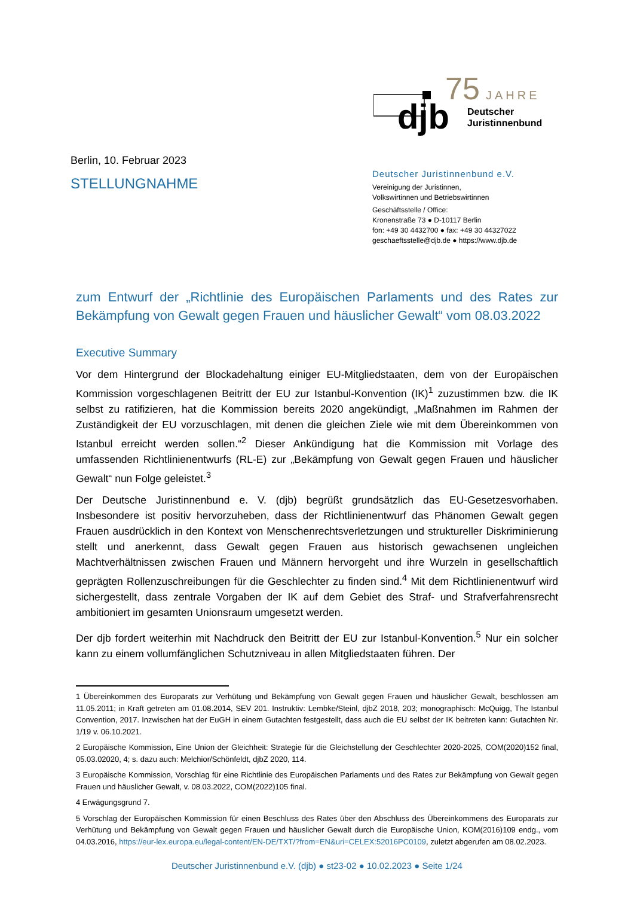75
JAHRE
djb
Deutscher
Juristinnenbund
Berlin, 10. Februar 2023
STELLUNGNAHME
Deutscher Juristinnenbund e.V.
Vereinigung der Juristinnen,
Volkswirtinnen und Betriebswirtinnen
Geschäftsstelle / Office:
Kronenstraße 73 ● D-10117 Berlin
fon: +49 30 4432700 ● fax: +49 30 44327022
geschaeftsstelle@djb.de ● https://www.djb.de
zum Entwurf der „Richtlinie des Europäischen Parlaments und des Rates zur Bekämpfung von Gewalt gegen Frauen und häuslicher Gewalt“ vom 08.03.2022
Executive Summary
Vor dem Hintergrund der Blockadehaltung einiger EU-Mitgliedstaaten, dem von der Europäischen Kommission vorgeschlagenen Beitritt der EU zur Istanbul-Konvention (IK)<sup>1</sup> zuzustimmen bzw. die IK selbst zu ratifizieren, hat die Kommission bereits 2020 angekündigt, „Maßnahmen im Rahmen der Zuständigkeit der EU vorzuschlagen, mit denen die gleichen Ziele wie mit dem Übereinkommen von Istanbul erreicht werden sollen.“<sup>2</sup> Dieser Ankündigung hat die Kommission mit Vorlage des umfassenden Richtlinienentwurfs (RL-E) zur „Bekämpfung von Gewalt gegen Frauen und häuslicher Gewalt“ nun Folge geleistet.<sup>3</sup>
Der Deutsche Juristinnenbund e. V. (djb) begrüßt grundsätzlich das EU-Gesetzesvorhaben. Insbesondere ist positiv hervorzuheben, dass der Richtlinienentwurf das Phänomen Gewalt gegen Frauen ausdrücklich in den Kontext von Menschenrechtsverletzungen und struktureller Diskriminierung stellt und anerkennt, dass Gewalt gegen Frauen aus historisch gewachsenen ungleichen Machtverhältnissen zwischen Frauen und Männern hervorgeht und ihre Wurzeln in gesellschaftlich geprägten Rollenzuschreibungen für die Geschlechter zu finden sind.<sup>4</sup> Mit dem Richtlinienentwurf wird sichergestellt, dass zentrale Vorgaben der IK auf dem Gebiet des Straf- und Strafverfahrensrecht ambitioniert im gesamten Unionsraum umgesetzt werden.
Der djb fordert weiterhin mit Nachdruck den Beitritt der EU zur Istanbul-Konvention.<sup>5</sup> Nur ein solcher kann zu einem vollumfänglichen Schutzniveau in allen Mitgliedstaaten führen. Der
1 Übereinkommen des Europarats zur Verhütung und Bekämpfung von Gewalt gegen Frauen und häuslicher Gewalt, beschlossen am 11.05.2011; in Kraft getreten am 01.08.2014, SEV 201. Instruktiv: Lembke/Steinl, djbZ 2018, 203; monographisch: McQuigg, The Istanbul Convention, 2017. Inzwischen hat der EuGH in einem Gutachten festgestellt, dass auch die EU selbst der IK beitreten kann: Gutachten Nr. 1/19 v. 06.10.2021.
2 Europäische Kommission, Eine Union der Gleichheit: Strategie für die Gleichstellung der Geschlechter 2020-2025, COM(2020)152 final, 05.03.02020, 4; s. dazu auch: Melchior/Schönfeldt, djbZ 2020, 114.
3 Europäische Kommission, Vorschlag für eine Richtlinie des Europäischen Parlaments und des Rates zur Bekämpfung von Gewalt gegen Frauen und häuslicher Gewalt, v. 08.03.2022, COM(2022)105 final.
4 Erwägungsgrund 7.
5 Vorschlag der Europäischen Kommission für einen Beschluss des Rates über den Abschluss des Übereinkommens des Europarats zur Verhütung und Bekämpfung von Gewalt gegen Frauen und häuslicher Gewalt durch die Europäische Union, KOM(2016)109 endg., vom 04.03.2016, https://eur-lex.europa.eu/legal-content/EN-DE/TXT/?from=EN&uri=CELEX:52016PC0109, zuletzt abgerufen am 08.02.2023.
Deutscher Juristinnenbund e.V. (djb) ● st23-02 ● 10.02.2023 ● Seite 1/24